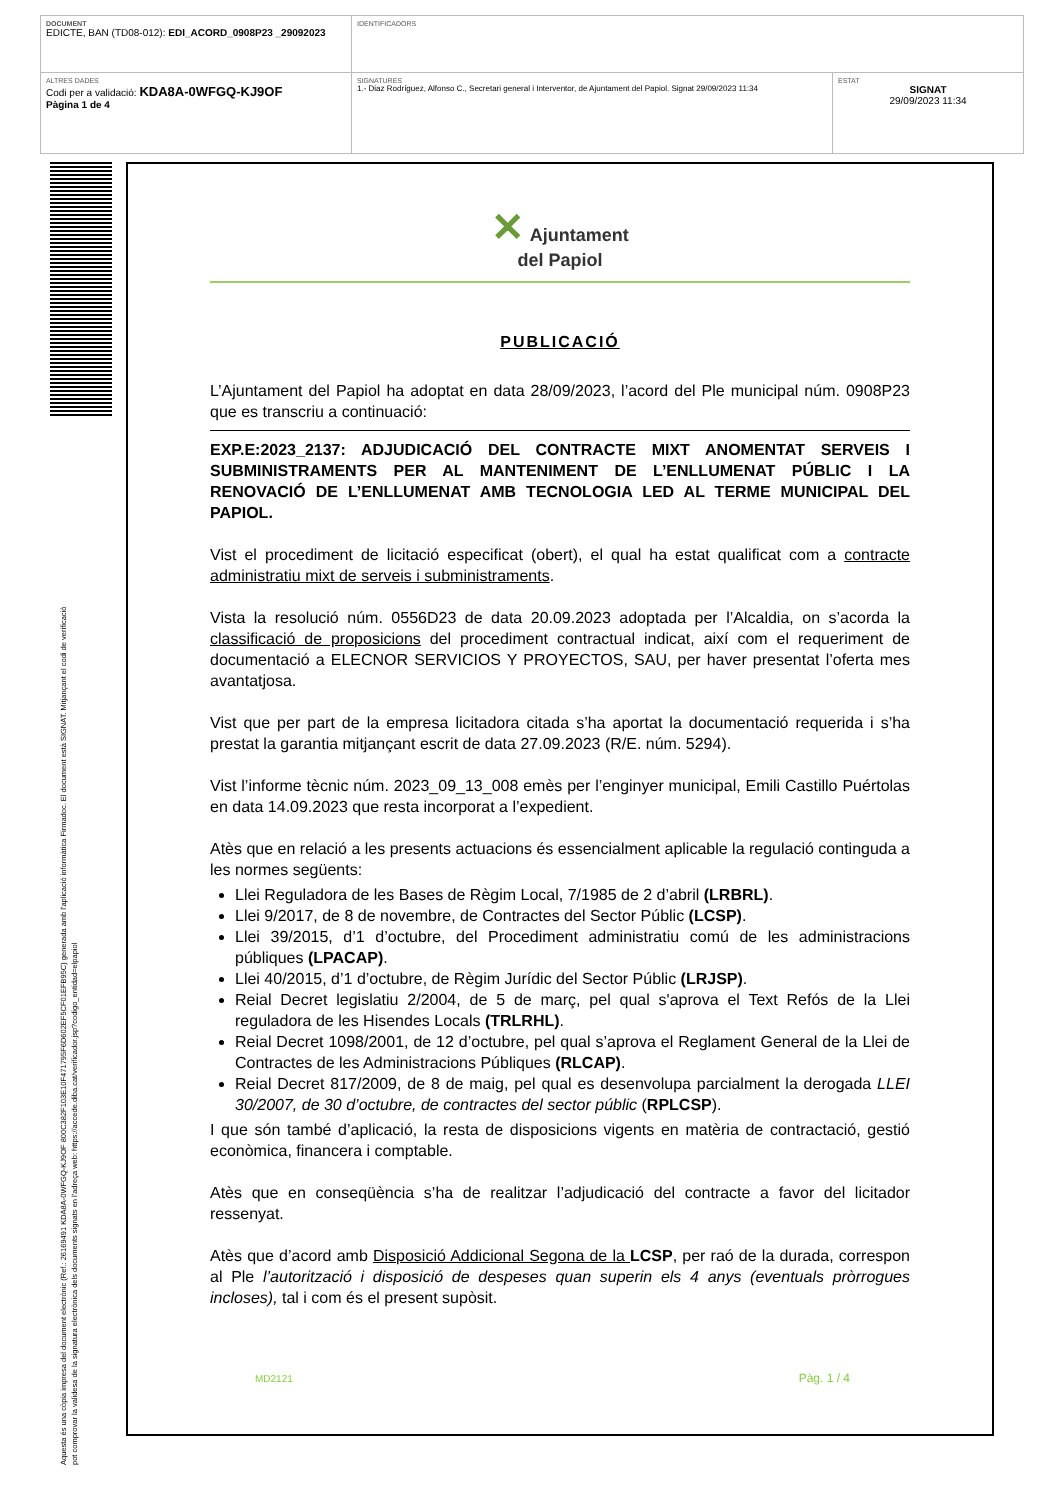| DOCUMENT EDICTE, BAN (TD08-012): EDI_ACORD_0908P23 _29092023 | IDENTIFICADORS | |
| ALTRES DADES Codi per a validació: KDA8A-0WFGQ-KJ9OF Pàgina 1 de 4 | SIGNATURES 1.- Diaz Rodríguez, Alfonso C., Secretari general i Interventor, de Ajuntament del Papiol. Signat 29/09/2023 11:34 | ESTAT SIGNAT 29/09/2023 11:34 |
Aquesta és una còpia impresa del document electrònic (Ref.: 26169491 KDA8A-0WFGQ-KJ9OF 800C382F103E10F471795F6D602EF5CF01EFB95C) generada amb l'aplicació informàtica Firmadoc. El document està SIGNAT. Mitjançant el codi de verificació
pot comprovar la validesa de la signatura electrònica dels documents signats en l'adreça web: https://accede.diba.cat/verificador.jsp?codigo_entidad=elpapiol
✕ Ajuntament
del Papiol
PUBLICACIÓ
L’Ajuntament del Papiol ha adoptat en data 28/09/2023, l’acord del Ple municipal núm. 0908P23 que es transcriu a continuació:
EXP.E:2023_2137: ADJUDICACIÓ DEL CONTRACTE MIXT ANOMENTAT SERVEIS I SUBMINISTRAMENTS PER AL MANTENIMENT DE L’ENLLUMENAT PÚBLIC I LA RENOVACIÓ DE L’ENLLUMENAT AMB TECNOLOGIA LED AL TERME MUNICIPAL DEL PAPIOL.
Vist el procediment de licitació especificat (obert), el qual ha estat qualificat com a contracte administratiu mixt de serveis i subministraments.
Vista la resolució núm. 0556D23 de data 20.09.2023 adoptada per l’Alcaldia, on s’acorda la classificació de proposicions del procediment contractual indicat, així com el requeriment de documentació a ELECNOR SERVICIOS Y PROYECTOS, SAU, per haver presentat l’oferta mes avantatjosa.
Vist que per part de la empresa licitadora citada s’ha aportat la documentació requerida i s’ha prestat la garantia mitjançant escrit de data 27.09.2023 (R/E. núm. 5294).
Vist l’informe tècnic núm. 2023_09_13_008 emès per l’enginyer municipal, Emili Castillo Puértolas en data 14.09.2023 que resta incorporat a l’expedient.
Atès que en relació a les presents actuacions és essencialment aplicable la regulació continguda a les normes següents:
Llei Reguladora de les Bases de Règim Local, 7/1985 de 2 d’abril (LRBRL).
Llei 9/2017, de 8 de novembre, de Contractes del Sector Públic (LCSP).
Llei 39/2015, d’1 d’octubre, del Procediment administratiu comú de les administracions públiques (LPACAP).
Llei 40/2015, d’1 d’octubre, de Règim Jurídic del Sector Públic (LRJSP).
Reial Decret legislatiu 2/2004, de 5 de març, pel qual s'aprova el Text Refós de la Llei reguladora de les Hisendes Locals (TRLRHL).
Reial Decret 1098/2001, de 12 d’octubre, pel qual s’aprova el Reglament General de la Llei de Contractes de les Administracions Públiques (RLCAP).
Reial Decret 817/2009, de 8 de maig, pel qual es desenvolupa parcialment la derogada LLEI 30/2007, de 30 d’octubre, de contractes del sector públic (RPLCSP).
I que són també d’aplicació, la resta de disposicions vigents en matèria de contractació, gestió econòmica, financera i comptable.
Atès que en conseqüència s’ha de realitzar l’adjudicació del contracte a favor del licitador ressenyat.
Atès que d’acord amb Disposició Addicional Segona de la LCSP, per raó de la durada, correspon al Ple l’autorització i disposició de despeses quan superin els 4 anys (eventuals pròrrogues incloses), tal i com és el present supòsit.
MD2121 Pàg. 1 / 4